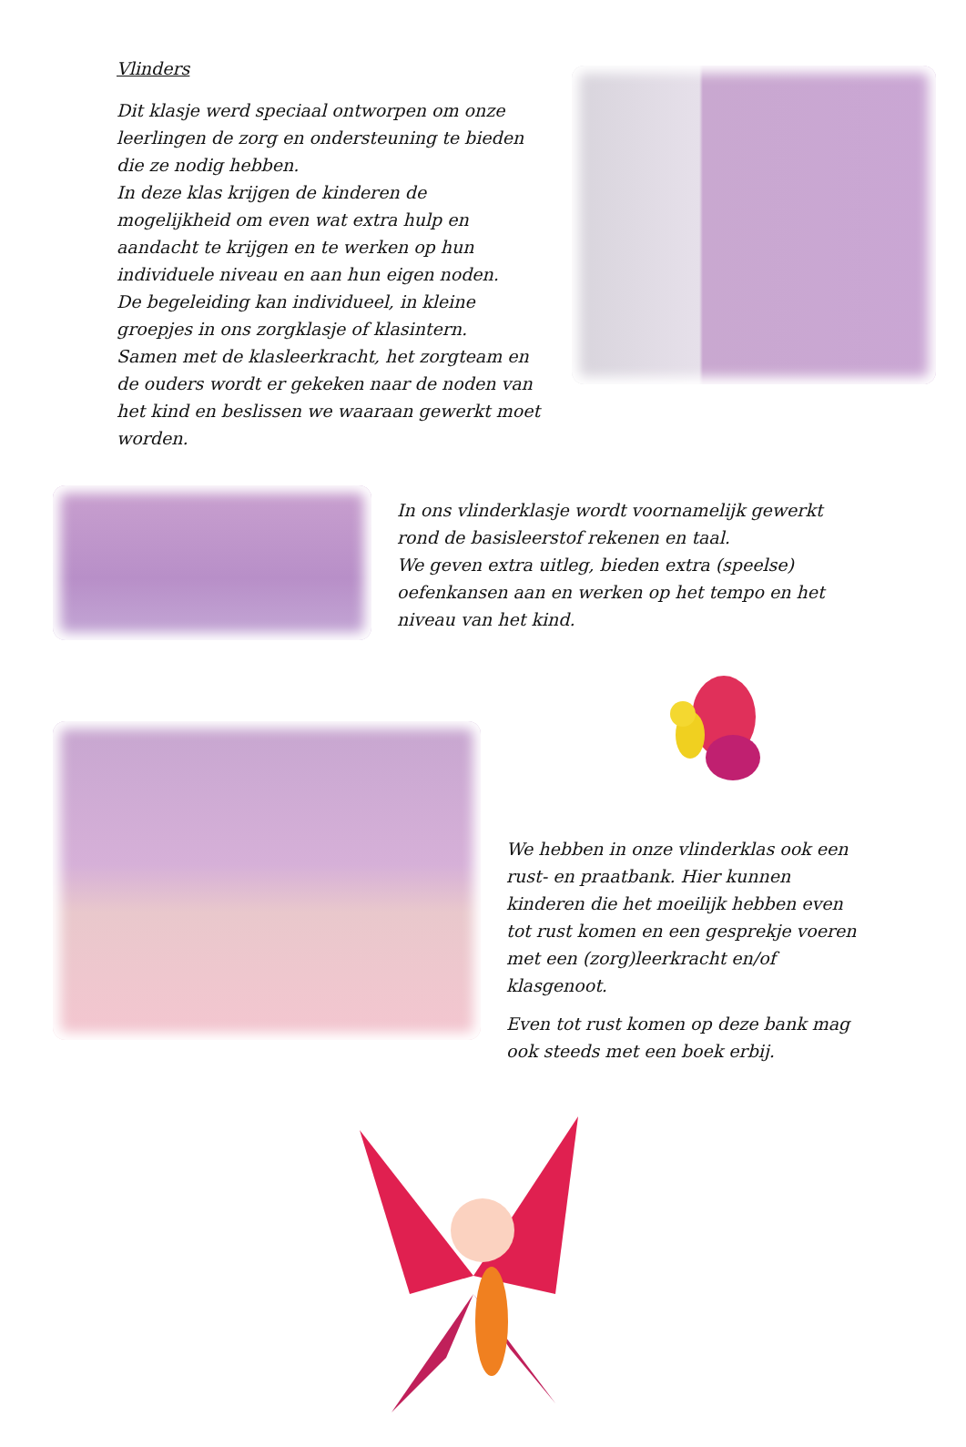Vlinders
Dit klasje werd speciaal ontworpen om onze leerlingen de zorg en ondersteuning te bieden die ze nodig hebben.
In deze klas krijgen de kinderen de mogelijkheid om even wat extra hulp en aandacht te krijgen en te werken op hun individuele niveau en aan hun eigen noden.
De begeleiding kan individueel, in kleine groepjes in ons zorgklasje of klasintern.
Samen met de klasleerkracht, het zorgteam en de ouders wordt er gekeken naar de noden van het kind en beslissen we waaraan gewerkt moet worden.
In ons vlinderklasje wordt voornamelijk gewerkt rond de basisleerstof rekenen en taal.
We geven extra uitleg, bieden extra (speelse) oefenkansen aan en werken op het tempo en het niveau van het kind.
We hebben in onze vlinderklas ook een rust- en praatbank. Hier kunnen kinderen die het moeilijk hebben even tot rust komen en een gesprekje voeren met een (zorg)leerkracht en/of klasgenoot.
Even tot rust komen op deze bank mag ook steeds met een boek erbij.